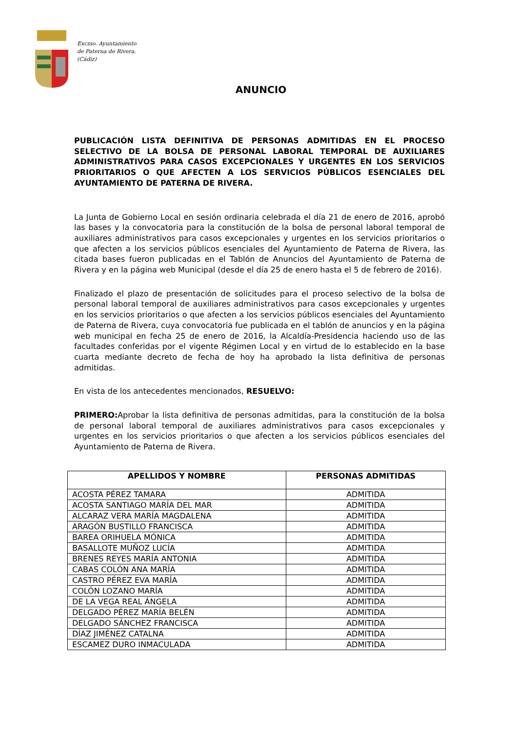Excmo. Ayuntamiento
de Paterna de Rivera.
(Cádiz)
ANUNCIO
PUBLICACIÓN LISTA DEFINITIVA DE PERSONAS ADMITIDAS EN EL PROCESO SELECTIVO DE LA BOLSA DE PERSONAL LABORAL TEMPORAL DE AUXILIARES ADMINISTRATIVOS PARA CASOS EXCEPCIONALES Y URGENTES EN LOS SERVICIOS PRIORITARIOS O QUE AFECTEN A LOS SERVICIOS PÚBLICOS ESENCIALES DEL AYUNTAMIENTO DE PATERNA DE RIVERA.
La Junta de Gobierno Local en sesión ordinaria celebrada el día 21 de enero de 2016, aprobó las bases y la convocatoria para la constitución de la bolsa de personal laboral temporal de auxiliares administrativos para casos excepcionales y urgentes en los servicios prioritarios o que afecten a los servicios públicos esenciales del Ayuntamiento de Paterna de Rivera, las citada bases fueron publicadas en el Tablón de Anuncios del Ayuntamiento de Paterna de Rivera y en la página web Municipal (desde el día 25 de enero hasta el 5 de febrero de 2016).
Finalizado el plazo de presentación de solicitudes para el proceso selectivo de la bolsa de personal laboral temporal de auxiliares administrativos para casos excepcionales y urgentes en los servicios prioritarios o que afecten a los servicios públicos esenciales del Ayuntamiento de Paterna de Rivera, cuya convocatoria fue publicada en el tablón de anuncios y en la página web municipal en fecha 25 de enero de 2016, la Alcaldía-Presidencia haciendo uso de las facultades conferidas por el vigente Régimen Local y en virtud de lo establecido en la base cuarta mediante decreto de fecha de hoy ha aprobado la lista definitiva de personas admitidas.
En vista de los antecedentes mencionados, RESUELVO:
PRIMERO: Aprobar la lista definitiva de personas admitidas, para la constitución de la bolsa de personal laboral temporal de auxiliares administrativos para casos excepcionales y urgentes en los servicios prioritarios o que afecten a los servicios públicos esenciales del Ayuntamiento de Paterna de Rivera.
| APELLIDOS Y NOMBRE | PERSONAS ADMITIDAS |
| --- | --- |
| ACOSTA PÉREZ TAMARA | ADMITIDA |
| ACOSTA SANTIAGO MARÍA DEL MAR | ADMITIDA |
| ALCARAZ VERA MARÍA MAGDALENA | ADMITIDA |
| ARAGÓN BUSTILLO FRANCISCA | ADMITIDA |
| BAREA ORIHUELA MÓNICA | ADMITIDA |
| BASALLOTE MUÑOZ LUCÍA | ADMITIDA |
| BRENES REYES MARÍA ANTONIA | ADMITIDA |
| CABAS COLÓN ANA MARÍA | ADMITIDA |
| CASTRO PÉREZ EVA MARÍA | ADMITIDA |
| COLÓN LOZANO MARÍA | ADMITIDA |
| DE LA VEGA REAL ÁNGELA | ADMITIDA |
| DELGADO PÉREZ MARÍA BELÉN | ADMITIDA |
| DELGADO SÁNCHEZ FRANCISCA | ADMITIDA |
| DÍAZ JIMÉNEZ CATALNA | ADMITIDA |
| ESCAMEZ DURO INMACULADA | ADMITIDA |